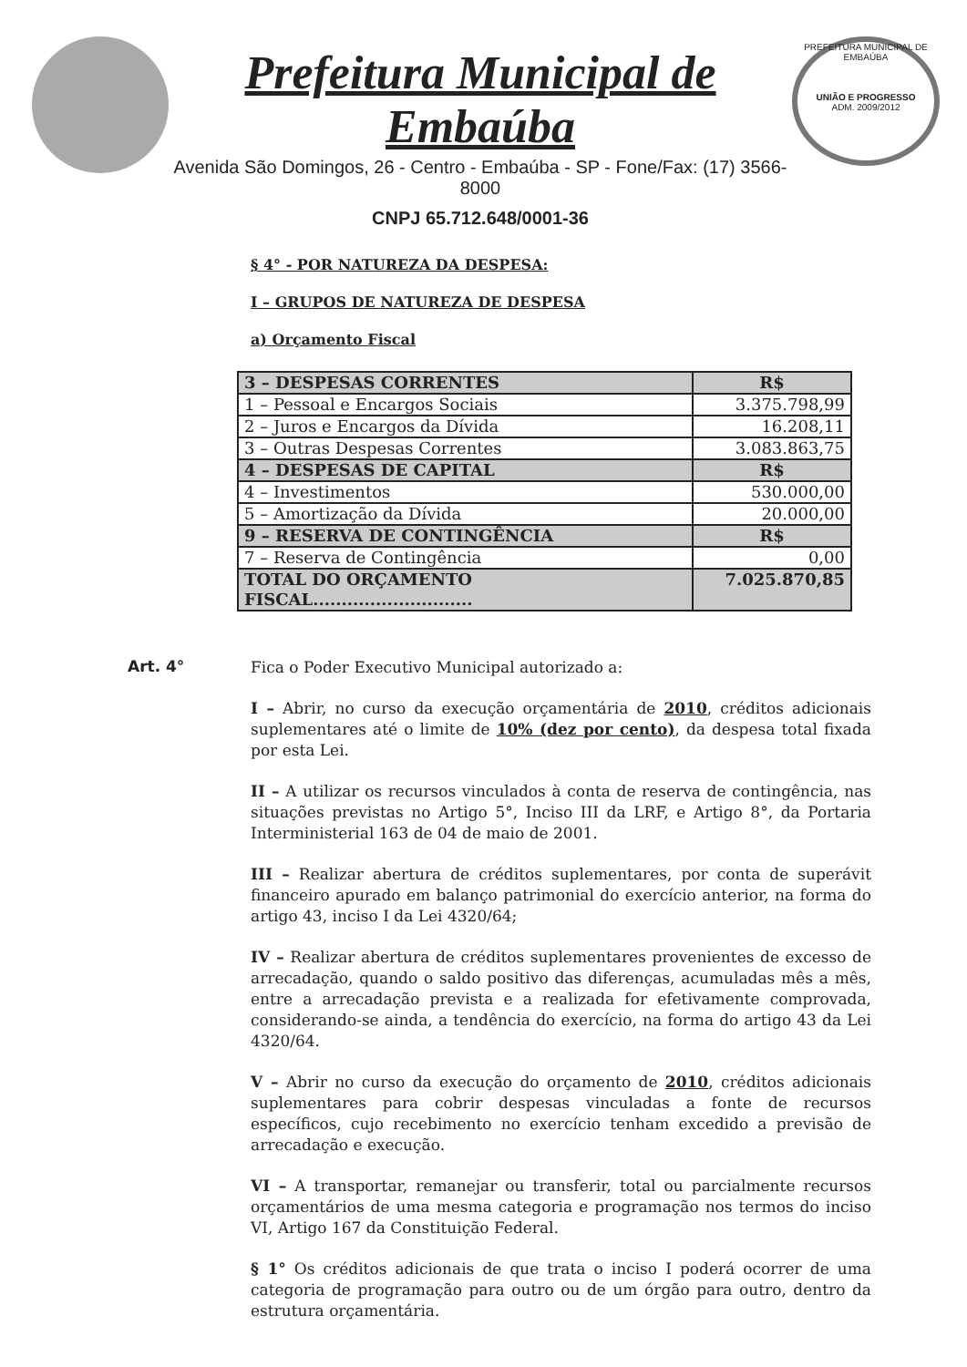Prefeitura Municipal de Embaúba
Avenida São Domingos, 26 - Centro - Embaúba - SP - Fone/Fax: (17) 3566-8000
CNPJ 65.712.648/0001-36
PREFEITURA MUNICIPAL DE EMBAÚBA
UNIÃO E PROGRESSO
ADM. 2009/2012
§ 4° - POR NATUREZA DA DESPESA:
I – GRUPOS DE NATUREZA DE DESPESA
a) Orçamento Fiscal
| 3 – DESPESAS CORRENTES | R$ |
| 1 – Pessoal e Encargos Sociais | 3.375.798,99 |
| 2 – Juros e Encargos da Dívida | 16.208,11 |
| 3 – Outras Despesas Correntes | 3.083.863,75 |
| 4 – DESPESAS DE CAPITAL | R$ |
| 4 – Investimentos | 530.000,00 |
| 5 – Amortização da Dívida | 20.000,00 |
| 9 – RESERVA DE CONTINGÊNCIA | R$ |
| 7 – Reserva de Contingência | 0,00 |
| TOTAL DO ORÇAMENTO FISCAL............................ | 7.025.870,85 |
Art. 4°
Fica o Poder Executivo Municipal autorizado a:
I – Abrir, no curso da execução orçamentária de 2010, créditos adicionais suplementares até o limite de 10% (dez por cento), da despesa total fixada por esta Lei.
II – A utilizar os recursos vinculados à conta de reserva de contingência, nas situações previstas no Artigo 5°, Inciso III da LRF, e Artigo 8°, da Portaria Interministerial 163 de 04 de maio de 2001.
III – Realizar abertura de créditos suplementares, por conta de superávit financeiro apurado em balanço patrimonial do exercício anterior, na forma do artigo 43, inciso I da Lei 4320/64;
IV – Realizar abertura de créditos suplementares provenientes de excesso de arrecadação, quando o saldo positivo das diferenças, acumuladas mês a mês, entre a arrecadação prevista e a realizada for efetivamente comprovada, considerando-se ainda, a tendência do exercício, na forma do artigo 43 da Lei 4320/64.
V – Abrir no curso da execução do orçamento de 2010, créditos adicionais suplementares para cobrir despesas vinculadas a fonte de recursos específicos, cujo recebimento no exercício tenham excedido a previsão de arrecadação e execução.
VI – A transportar, remanejar ou transferir, total ou parcialmente recursos orçamentários de uma mesma categoria e programação nos termos do inciso VI, Artigo 167 da Constituição Federal.
§ 1° Os créditos adicionais de que trata o inciso I poderá ocorrer de uma categoria de programação para outro ou de um órgão para outro, dentro da estrutura orçamentária.